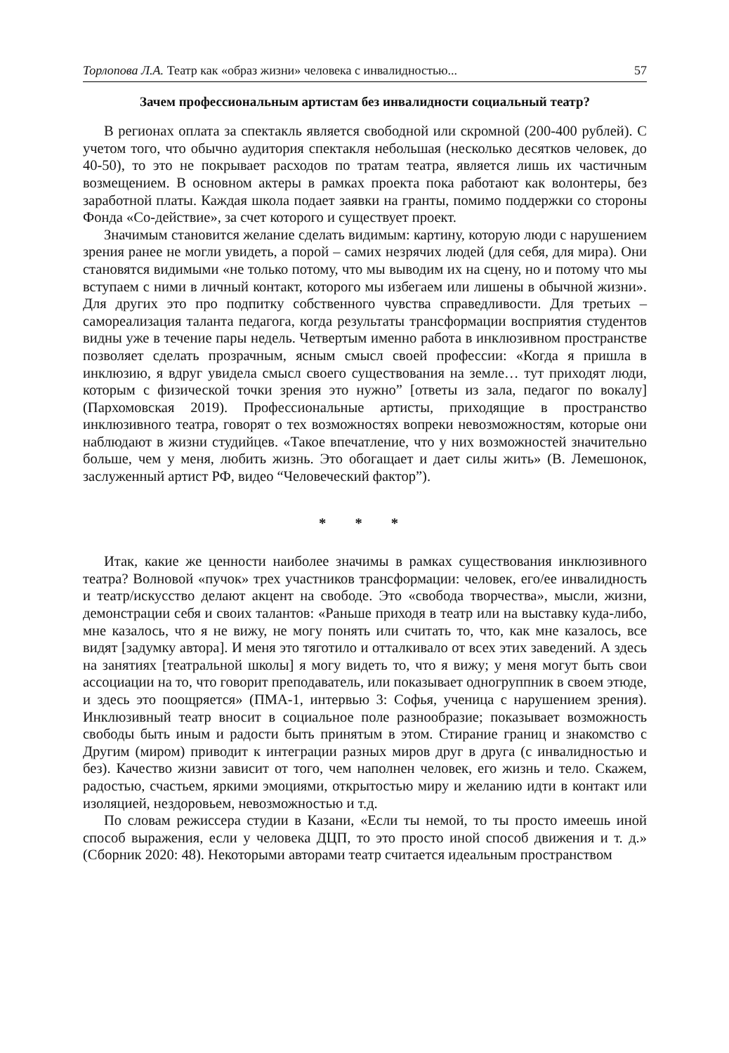Торлопова Л.А. Театр как «образ жизни» человека с инвалидностью... 57
Зачем профессиональным артистам без инвалидности социальный театр?
В регионах оплата за спектакль является свободной или скромной (200-400 рублей). С учетом того, что обычно аудитория спектакля небольшая (несколько десятков человек, до 40-50), то это не покрывает расходов по тратам театра, является лишь их частичным возмещением. В основном актеры в рамках проекта пока работают как волонтеры, без заработной платы. Каждая школа подает заявки на гранты, помимо поддержки со стороны Фонда «Со-действие», за счет которого и существует проект.
Значимым становится желание сделать видимым: картину, которую люди с нарушением зрения ранее не могли увидеть, а порой – самих незрячих людей (для себя, для мира). Они становятся видимыми «не только потому, что мы выводим их на сцену, но и потому что мы вступаем с ними в личный контакт, которого мы избегаем или лишены в обычной жизни». Для других это про подпитку собственного чувства справедливости. Для третьих – самореализация таланта педагога, когда результаты трансформации восприятия студентов видны уже в течение пары недель. Четвертым именно работа в инклюзивном пространстве позволяет сделать прозрачным, ясным смысл своей профессии: «Когда я пришла в инклюзию, я вдруг увидела смысл своего существования на земле… тут приходят люди, которым с физической точки зрения это нужно” [ответы из зала, педагог по вокалу] (Пархомовская 2019). Профессиональные артисты, приходящие в пространство инклюзивного театра, говорят о тех возможностях вопреки невозможностям, которые они наблюдают в жизни студийцев. «Такое впечатление, что у них возможностей значительно больше, чем у меня, любить жизнь. Это обогащает и дает силы жить» (В. Лемешонок, заслуженный артист РФ, видео “Человеческий фактор”).
* * *
Итак, какие же ценности наиболее значимы в рамках существования инклюзивного театра? Волновой «пучок» трех участников трансформации: человек, его/ее инвалидность и театр/искусство делают акцент на свободе. Это «свобода творчества», мысли, жизни, демонстрации себя и своих талантов: «Раньше приходя в театр или на выставку куда-либо, мне казалось, что я не вижу, не могу понять или считать то, что, как мне казалось, все видят [задумку автора]. И меня это тяготило и отталкивало от всех этих заведений. А здесь на занятиях [театральной школы] я могу видеть то, что я вижу; у меня могут быть свои ассоциации на то, что говорит преподаватель, или показывает одногруппник в своем этюде, и здесь это поощряется» (ПМА-1, интервью 3: Софья, ученица с нарушением зрения). Инклюзивный театр вносит в социальное поле разнообразие; показывает возможность свободы быть иным и радости быть принятым в этом. Стирание границ и знакомство с Другим (миром) приводит к интеграции разных миров друг в друга (с инвалидностью и без). Качество жизни зависит от того, чем наполнен человек, его жизнь и тело. Скажем, радостью, счастьем, яркими эмоциями, открытостью миру и желанию идти в контакт или изоляцией, нездоровьем, невозможностью и т.д.
По словам режиссера студии в Казани, «Если ты немой, то ты просто имеешь иной способ выражения, если у человека ДЦП, то это просто иной способ движения и т. д.» (Сборник 2020: 48). Некоторыми авторами театр считается идеальным пространством